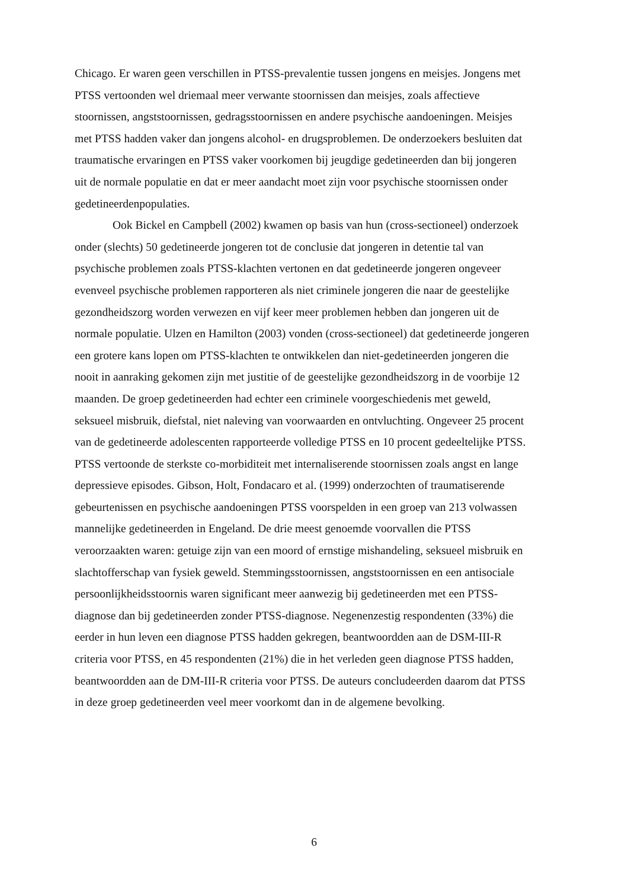Chicago. Er waren geen verschillen in PTSS-prevalentie tussen jongens en meisjes. Jongens met PTSS vertoonden wel driemaal meer verwante stoornissen dan meisjes, zoals affectieve stoornissen, angststoornissen, gedragsstoornissen en andere psychische aandoeningen. Meisjes met PTSS hadden vaker dan jongens alcohol- en drugsproblemen. De onderzoekers besluiten dat traumatische ervaringen en PTSS vaker voorkomen bij jeugdige gedetineerden dan bij jongeren uit de normale populatie en dat er meer aandacht moet zijn voor psychische stoornissen onder gedetineerdenpopulaties.
Ook Bickel en Campbell (2002) kwamen op basis van hun (cross-sectioneel) onderzoek onder (slechts) 50 gedetineerde jongeren tot de conclusie dat jongeren in detentie tal van psychische problemen zoals PTSS-klachten vertonen en dat gedetineerde jongeren ongeveer evenveel psychische problemen rapporteren als niet criminele jongeren die naar de geestelijke gezondheidszorg worden verwezen en vijf keer meer problemen hebben dan jongeren uit de normale populatie. Ulzen en Hamilton (2003) vonden (cross-sectioneel) dat gedetineerde jongeren een grotere kans lopen om PTSS-klachten te ontwikkelen dan niet-gedetineerden jongeren die nooit in aanraking gekomen zijn met justitie of de geestelijke gezondheidszorg in de voorbije 12 maanden. De groep gedetineerden had echter een criminele voorgeschiedenis met geweld, seksueel misbruik, diefstal, niet naleving van voorwaarden en ontvluchting. Ongeveer 25 procent van de gedetineerde adolescenten rapporteerde volledige PTSS en 10 procent gedeeltelijke PTSS. PTSS vertoonde de sterkste co-morbiditeit met internaliserende stoornissen zoals angst en lange depressieve episodes. Gibson, Holt, Fondacaro et al. (1999) onderzochten of traumatiserende gebeurtenissen en psychische aandoeningen PTSS voorspelden in een groep van 213 volwassen mannelijke gedetineerden in Engeland. De drie meest genoemde voorvallen die PTSS veroorzaakten waren: getuige zijn van een moord of ernstige mishandeling, seksueel misbruik en slachtofferschap van fysiek geweld. Stemmingsstoornissen, angststoornissen en een antisociale persoonlijkheidsstoornis waren significant meer aanwezig bij gedetineerden met een PTSS-diagnose dan bij gedetineerden zonder PTSS-diagnose. Negenenzestig respondenten (33%) die eerder in hun leven een diagnose PTSS hadden gekregen, beantwoordden aan de DSM-III-R criteria voor PTSS, en 45 respondenten (21%) die in het verleden geen diagnose PTSS hadden, beantwoordden aan de DM-III-R criteria voor PTSS. De auteurs concludeerden daarom dat PTSS in deze groep gedetineerden veel meer voorkomt dan in de algemene bevolking.
6